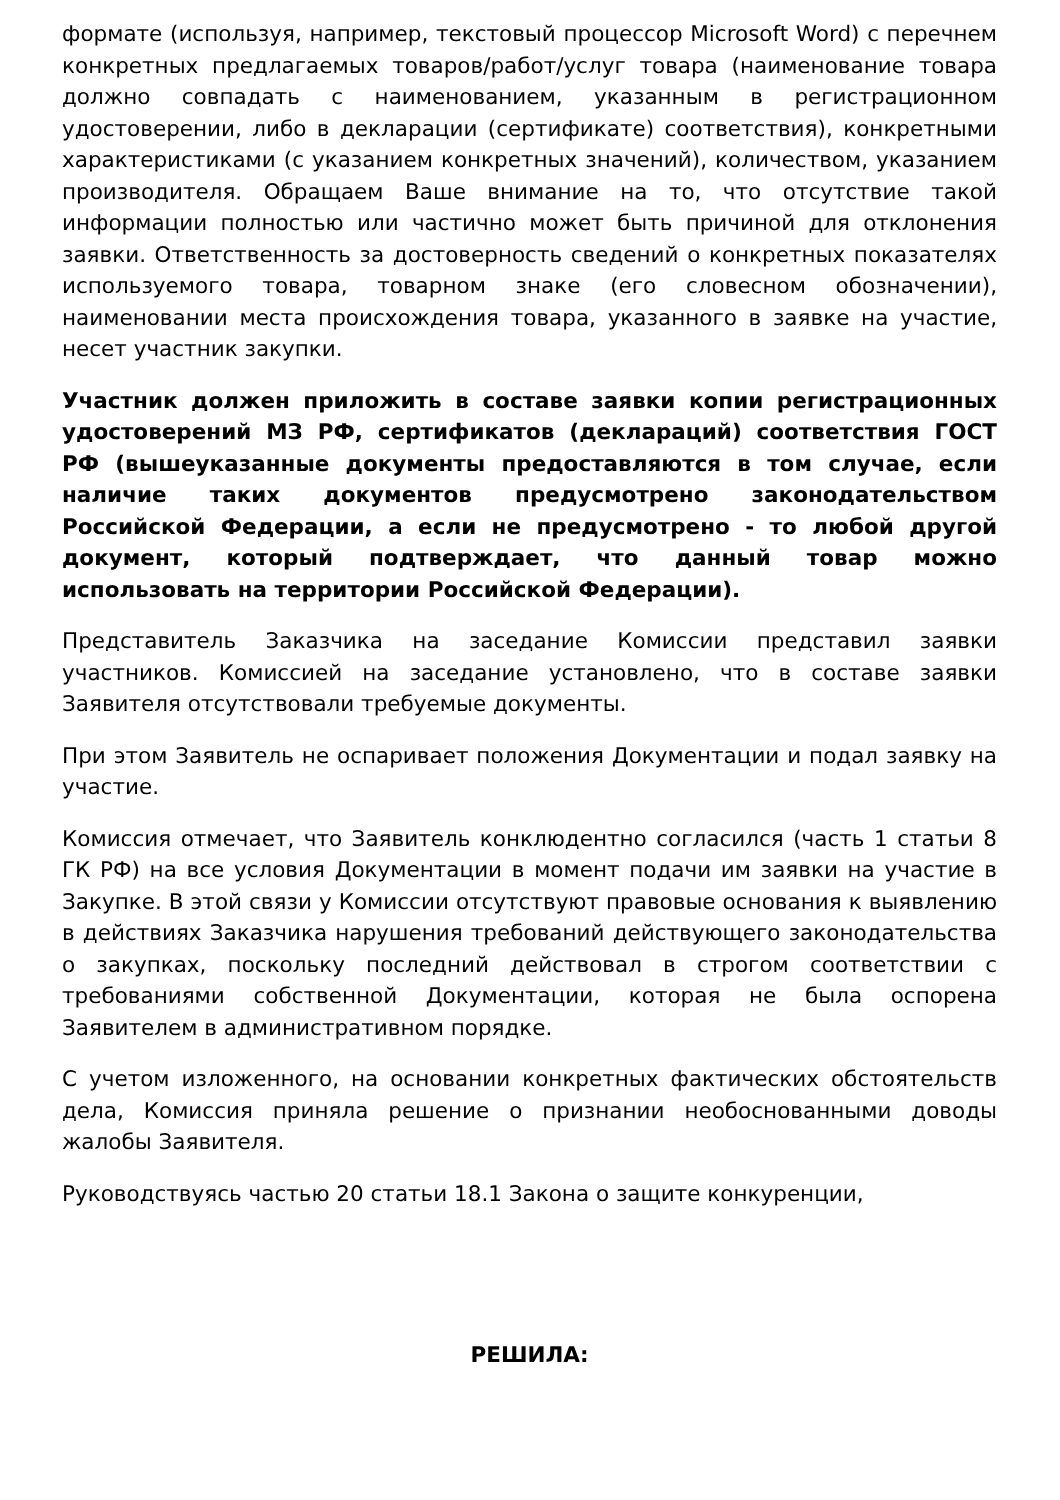формате (используя, например, текстовый процессор Microsoft Word) с перечнем конкретных предлагаемых товаров/работ/услуг товара (наименование товара должно совпадать с наименованием, указанным в регистрационном удостоверении, либо в декларации (сертификате) соответствия), конкретными характеристиками (с указанием конкретных значений), количеством, указанием производителя. Обращаем Ваше внимание на то, что отсутствие такой информации полностью или частично может быть причиной для отклонения заявки. Ответственность за достоверность сведений о конкретных показателях используемого товара, товарном знаке (его словесном обозначении), наименовании места происхождения товара, указанного в заявке на участие, несет участник закупки.
Участник должен приложить в составе заявки копии регистрационных удостоверений МЗ РФ, сертификатов (деклараций) соответствия ГОСТ РФ (вышеуказанные документы предоставляются в том случае, если наличие таких документов предусмотрено законодательством Российской Федерации, а если не предусмотрено - то любой другой документ, который подтверждает, что данный товар можно использовать на территории Российской Федерации).
Представитель Заказчика на заседание Комиссии представил заявки участников. Комиссией на заседание установлено, что в составе заявки Заявителя отсутствовали требуемые документы.
При этом Заявитель не оспаривает положения Документации и подал заявку на участие.
Комиссия отмечает, что Заявитель конклюдентно согласился (часть 1 статьи 8 ГК РФ) на все условия Документации в момент подачи им заявки на участие в Закупке. В этой связи у Комиссии отсутствуют правовые основания к выявлению в действиях Заказчика нарушения требований действующего законодательства о закупках, поскольку последний действовал в строгом соответствии с требованиями собственной Документации, которая не была оспорена Заявителем в административном порядке.
С учетом изложенного, на основании конкретных фактических обстоятельств дела, Комиссия приняла решение о признании необоснованными доводы жалобы Заявителя.
Руководствуясь частью 20 статьи 18.1 Закона о защите конкуренции,
РЕШИЛА: